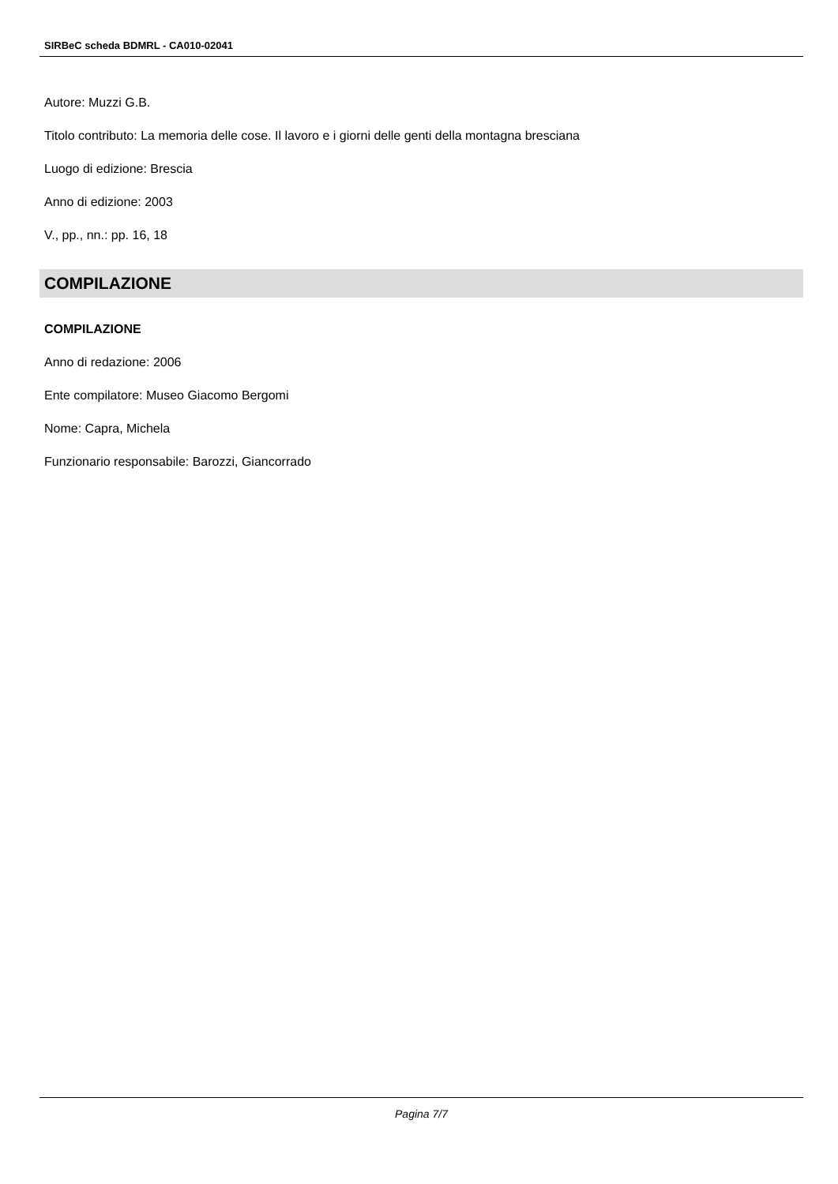SIRBeC scheda BDMRL - CA010-02041
Autore: Muzzi G.B.
Titolo contributo: La memoria delle cose. Il lavoro e i giorni delle genti della montagna bresciana
Luogo di edizione: Brescia
Anno di edizione: 2003
V., pp., nn.: pp. 16, 18
COMPILAZIONE
COMPILAZIONE
Anno di redazione: 2006
Ente compilatore: Museo Giacomo Bergomi
Nome: Capra, Michela
Funzionario responsabile: Barozzi, Giancorrado
Pagina 7/7